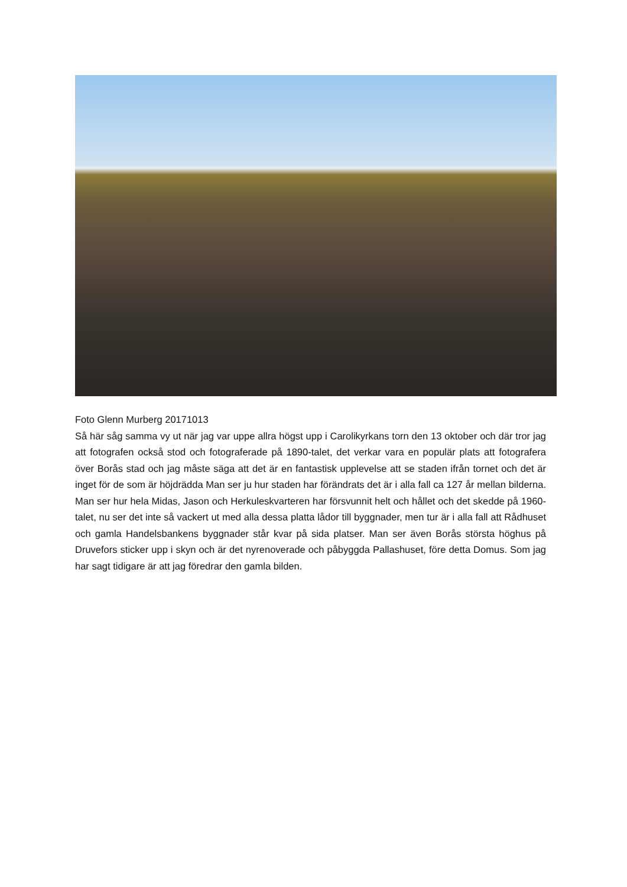Foto Glenn Murberg 20171013
Så här såg samma vy ut när jag var uppe allra högst upp i Carolikyrkans torn den 13 oktober och där tror jag att fotografen också stod och fotograferade på 1890-talet, det verkar vara en populär plats att fotografera över Borås stad och jag måste säga att det är en fantastisk upplevelse att se staden ifrån tornet och det är inget för de som är höjdrädda Man ser ju hur staden har förändrats det är i alla fall ca 127 år mellan bilderna. Man ser hur hela Midas, Jason och Herkuleskvarteren har försvunnit helt och hållet och det skedde på 1960-talet, nu ser det inte så vackert ut med alla dessa platta lådor till byggnader, men tur är i alla fall att Rådhuset och gamla Handelsbankens byggnader står kvar på sida platser. Man ser även Borås största höghus på Druvefors sticker upp i skyn och är det nyrenoverade och påbyggda Pallashuset, före detta Domus. Som jag har sagt tidigare är att jag föredrar den gamla bilden.